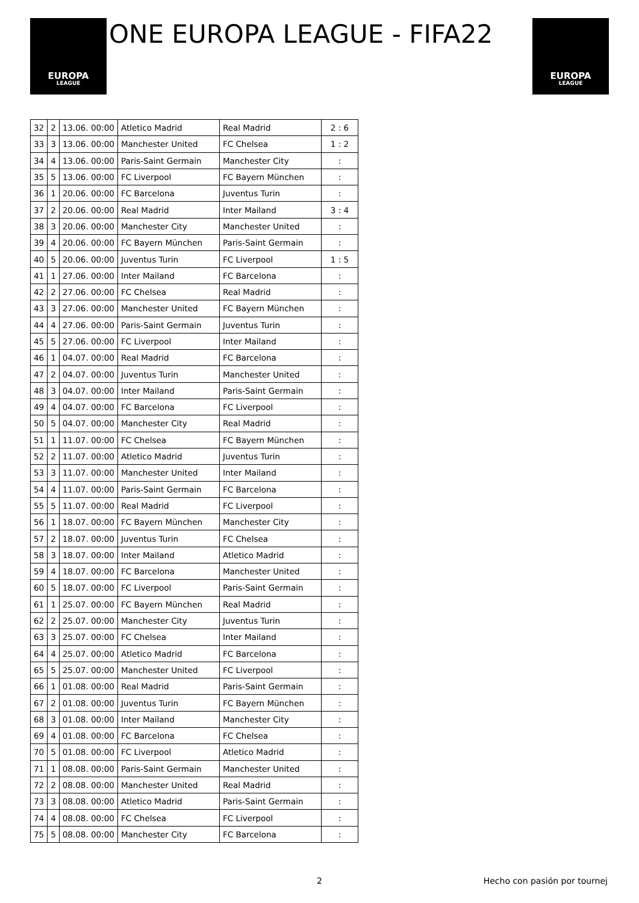EUROPA
LEAGUE
ONE EUROPA LEAGUE - FIFA22
EUROPA
LEAGUE
| 32 | 2 | 13.06. 00:00 | Atletico Madrid | Real Madrid | 2 : 6 |
| 33 | 3 | 13.06. 00:00 | Manchester United | FC Chelsea | 1 : 2 |
| 34 | 4 | 13.06. 00:00 | Paris-Saint Germain | Manchester City | : |
| 35 | 5 | 13.06. 00:00 | FC Liverpool | FC Bayern München | : |
| 36 | 1 | 20.06. 00:00 | FC Barcelona | Juventus Turin | : |
| 37 | 2 | 20.06. 00:00 | Real Madrid | Inter Mailand | 3 : 4 |
| 38 | 3 | 20.06. 00:00 | Manchester City | Manchester United | : |
| 39 | 4 | 20.06. 00:00 | FC Bayern München | Paris-Saint Germain | : |
| 40 | 5 | 20.06. 00:00 | Juventus Turin | FC Liverpool | 1 : 5 |
| 41 | 1 | 27.06. 00:00 | Inter Mailand | FC Barcelona | : |
| 42 | 2 | 27.06. 00:00 | FC Chelsea | Real Madrid | : |
| 43 | 3 | 27.06. 00:00 | Manchester United | FC Bayern München | : |
| 44 | 4 | 27.06. 00:00 | Paris-Saint Germain | Juventus Turin | : |
| 45 | 5 | 27.06. 00:00 | FC Liverpool | Inter Mailand | : |
| 46 | 1 | 04.07. 00:00 | Real Madrid | FC Barcelona | : |
| 47 | 2 | 04.07. 00:00 | Juventus Turin | Manchester United | : |
| 48 | 3 | 04.07. 00:00 | Inter Mailand | Paris-Saint Germain | : |
| 49 | 4 | 04.07. 00:00 | FC Barcelona | FC Liverpool | : |
| 50 | 5 | 04.07. 00:00 | Manchester City | Real Madrid | : |
| 51 | 1 | 11.07. 00:00 | FC Chelsea | FC Bayern München | : |
| 52 | 2 | 11.07. 00:00 | Atletico Madrid | Juventus Turin | : |
| 53 | 3 | 11.07. 00:00 | Manchester United | Inter Mailand | : |
| 54 | 4 | 11.07. 00:00 | Paris-Saint Germain | FC Barcelona | : |
| 55 | 5 | 11.07. 00:00 | Real Madrid | FC Liverpool | : |
| 56 | 1 | 18.07. 00:00 | FC Bayern München | Manchester City | : |
| 57 | 2 | 18.07. 00:00 | Juventus Turin | FC Chelsea | : |
| 58 | 3 | 18.07. 00:00 | Inter Mailand | Atletico Madrid | : |
| 59 | 4 | 18.07. 00:00 | FC Barcelona | Manchester United | : |
| 60 | 5 | 18.07. 00:00 | FC Liverpool | Paris-Saint Germain | : |
| 61 | 1 | 25.07. 00:00 | FC Bayern München | Real Madrid | : |
| 62 | 2 | 25.07. 00:00 | Manchester City | Juventus Turin | : |
| 63 | 3 | 25.07. 00:00 | FC Chelsea | Inter Mailand | : |
| 64 | 4 | 25.07. 00:00 | Atletico Madrid | FC Barcelona | : |
| 65 | 5 | 25.07. 00:00 | Manchester United | FC Liverpool | : |
| 66 | 1 | 01.08. 00:00 | Real Madrid | Paris-Saint Germain | : |
| 67 | 2 | 01.08. 00:00 | Juventus Turin | FC Bayern München | : |
| 68 | 3 | 01.08. 00:00 | Inter Mailand | Manchester City | : |
| 69 | 4 | 01.08. 00:00 | FC Barcelona | FC Chelsea | : |
| 70 | 5 | 01.08. 00:00 | FC Liverpool | Atletico Madrid | : |
| 71 | 1 | 08.08. 00:00 | Paris-Saint Germain | Manchester United | : |
| 72 | 2 | 08.08. 00:00 | Manchester United | Real Madrid | : |
| 73 | 3 | 08.08. 00:00 | Atletico Madrid | Paris-Saint Germain | : |
| 74 | 4 | 08.08. 00:00 | FC Chelsea | FC Liverpool | : |
| 75 | 5 | 08.08. 00:00 | Manchester City | FC Barcelona | : |
2 Hecho con pasión por tournej